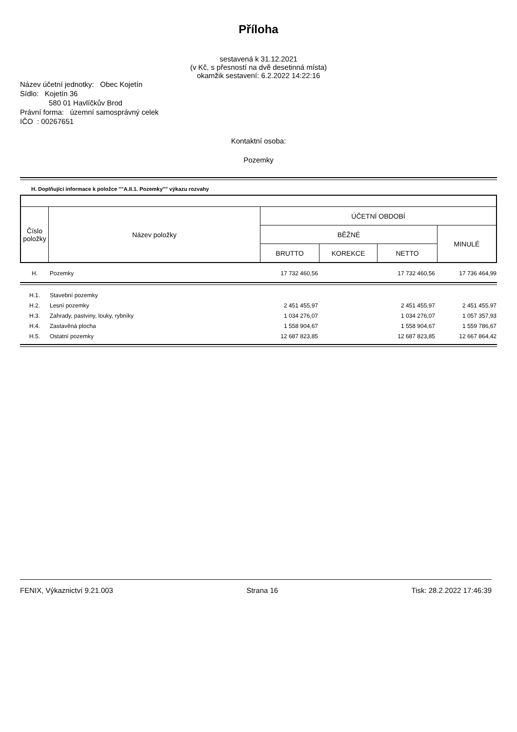Příloha
sestavená k 31.12.2021
(v Kč, s přesností na dvě desetinná místa)
okamžik sestavení: 6.2.2022 14:22:16
Název účetní jednotky: Obec Kojetín
Sídlo: Kojetín 36
580 01 Havlíčkův Brod
Právní forma: územní samosprávný celek
IČO : 00267651
Kontaktní osoba:
Pozemky
H. Doplňující informace k položce ""A.II.1. Pozemky"" výkazu rozvahy
| Číslo položky | Název položky | ÚČETNÍ OBDOBÍ | | | |
| | | BĚŽNÉ | | | MINULÉ |
| | | BRUTTO | KOREKCE | NETTO | |
| H. | Pozemky | 17 732 460,56 | | 17 732 460,56 | 17 736 464,99 |
| H.1. | Stavební pozemky | | | | |
| H.2. | Lesní pozemky | 2 451 455,97 | | 2 451 455,97 | 2 451 455,97 |
| H.3. | Zahrady, pastviny, louky, rybníky | 1 034 276,07 | | 1 034 276,07 | 1 057 357,93 |
| H.4. | Zastavěná plocha | 1 558 904,67 | | 1 558 904,67 | 1 559 786,67 |
| H.5. | Ostatní pozemky | 12 687 823,85 | | 12 687 823,85 | 12 667 864,42 |
FENIX, Výkaznictví 9.21.003 Strana 16 Tisk: 28.2.2022 17:46:39